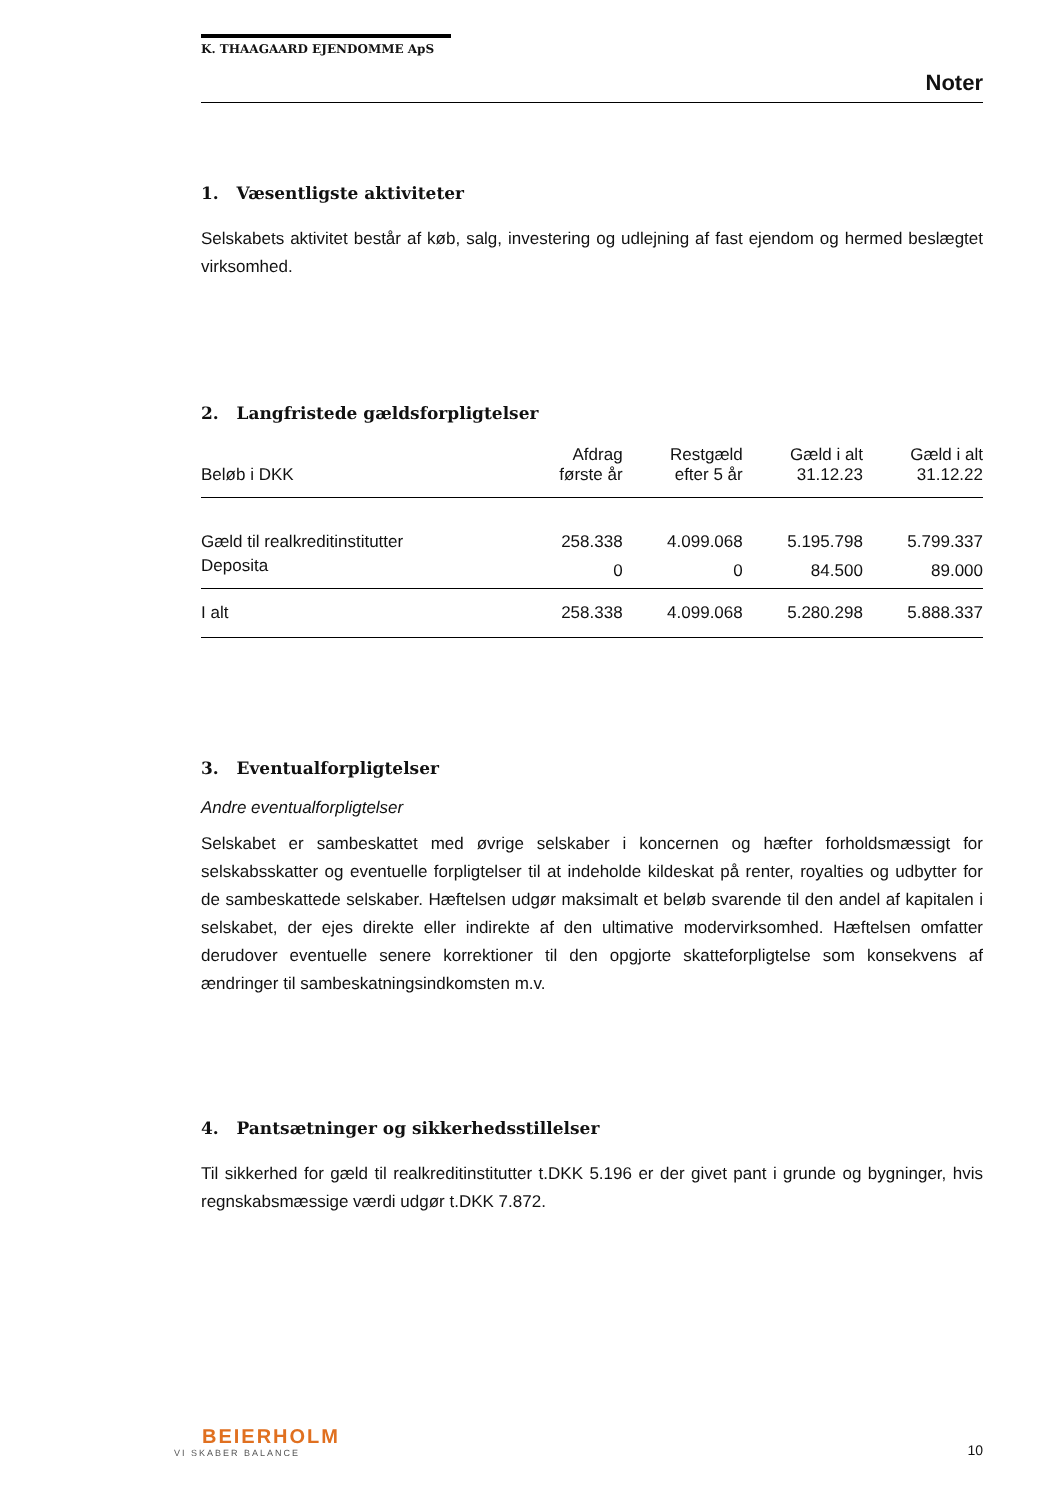K. THAAGAARD EJENDOMME ApS
Noter
1. Væsentligste aktiviteter
Selskabets aktivitet består af køb, salg, investering og udlejning af fast ejendom og hermed beslægtet virksomhed.
2. Langfristede gældsforpligtelser
| Beløb i DKK | Afdrag første år | Restgæld efter 5 år | Gæld i alt 31.12.23 | Gæld i alt 31.12.22 |
| --- | --- | --- | --- | --- |
| Gæld til realkreditinstitutter | 258.338 | 4.099.068 | 5.195.798 | 5.799.337 |
| Deposita | 0 | 0 | 84.500 | 89.000 |
| I alt | 258.338 | 4.099.068 | 5.280.298 | 5.888.337 |
3. Eventualforpligtelser
Andre eventualforpligtelser
Selskabet er sambeskattet med øvrige selskaber i koncernen og hæfter forholdsmæssigt for selskabsskatter og eventuelle forpligtelser til at indeholde kildeskat på renter, royalties og udbytter for de sambeskattede selskaber. Hæftelsen udgør maksimalt et beløb svarende til den andel af kapitalen i selskabet, der ejes direkte eller indirekte af den ultimative modervirksomhed. Hæftelsen omfatter derudover eventuelle senere korrektioner til den opgjorte skatteforpligtelse som konsekvens af ændringer til sambeskatningsindkomsten m.v.
4. Pantsætninger og sikkerhedsstillelser
Til sikkerhed for gæld til realkreditinstitutter t.DKK 5.196 er der givet pant i grunde og bygninger, hvis regnskabsmæssige værdi udgør t.DKK 7.872.
BEIERHOLM
VI SKABER BALANCE
10